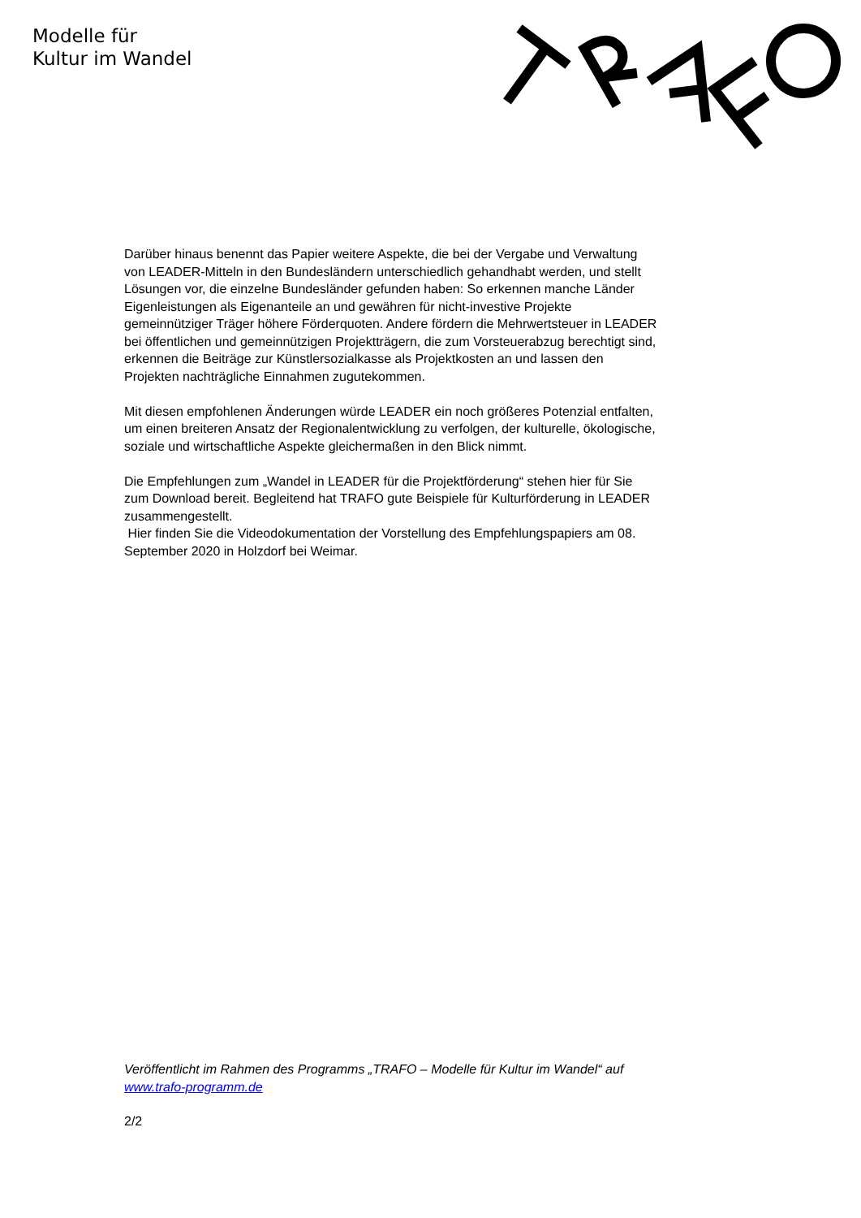Modelle für
Kultur im Wandel
Darüber hinaus benennt das Papier weitere Aspekte, die bei der Vergabe und Verwaltung von LEADER-Mitteln in den Bundesländern unterschiedlich gehandhabt werden, und stellt Lösungen vor, die einzelne Bundesländer gefunden haben: So erkennen manche Länder Eigenleistungen als Eigenanteile an und gewähren für nicht-investive Projekte gemeinnütziger Träger höhere Förderquoten. Andere fördern die Mehrwertsteuer in LEADER bei öffentlichen und gemeinnützigen Projektträgern, die zum Vorsteuerabzug berechtigt sind, erkennen die Beiträge zur Künstlersozialkasse als Projektkosten an und lassen den Projekten nachträgliche Einnahmen zugutekommen.
Mit diesen empfohlenen Änderungen würde LEADER ein noch größeres Potenzial entfalten, um einen breiteren Ansatz der Regionalentwicklung zu verfolgen, der kulturelle, ökologische, soziale und wirtschaftliche Aspekte gleichermaßen in den Blick nimmt.
Die Empfehlungen zum „Wandel in LEADER für die Projektförderung“ stehen hier für Sie zum Download bereit. Begleitend hat TRAFO gute Beispiele für Kulturförderung in LEADER zusammengestellt.
Hier finden Sie die Videodokumentation der Vorstellung des Empfehlungspapiers am 08. September 2020 in Holzdorf bei Weimar.
Veröffentlicht im Rahmen des Programms „TRAFO – Modelle für Kultur im Wandel“ auf www.trafo-programm.de
2/2